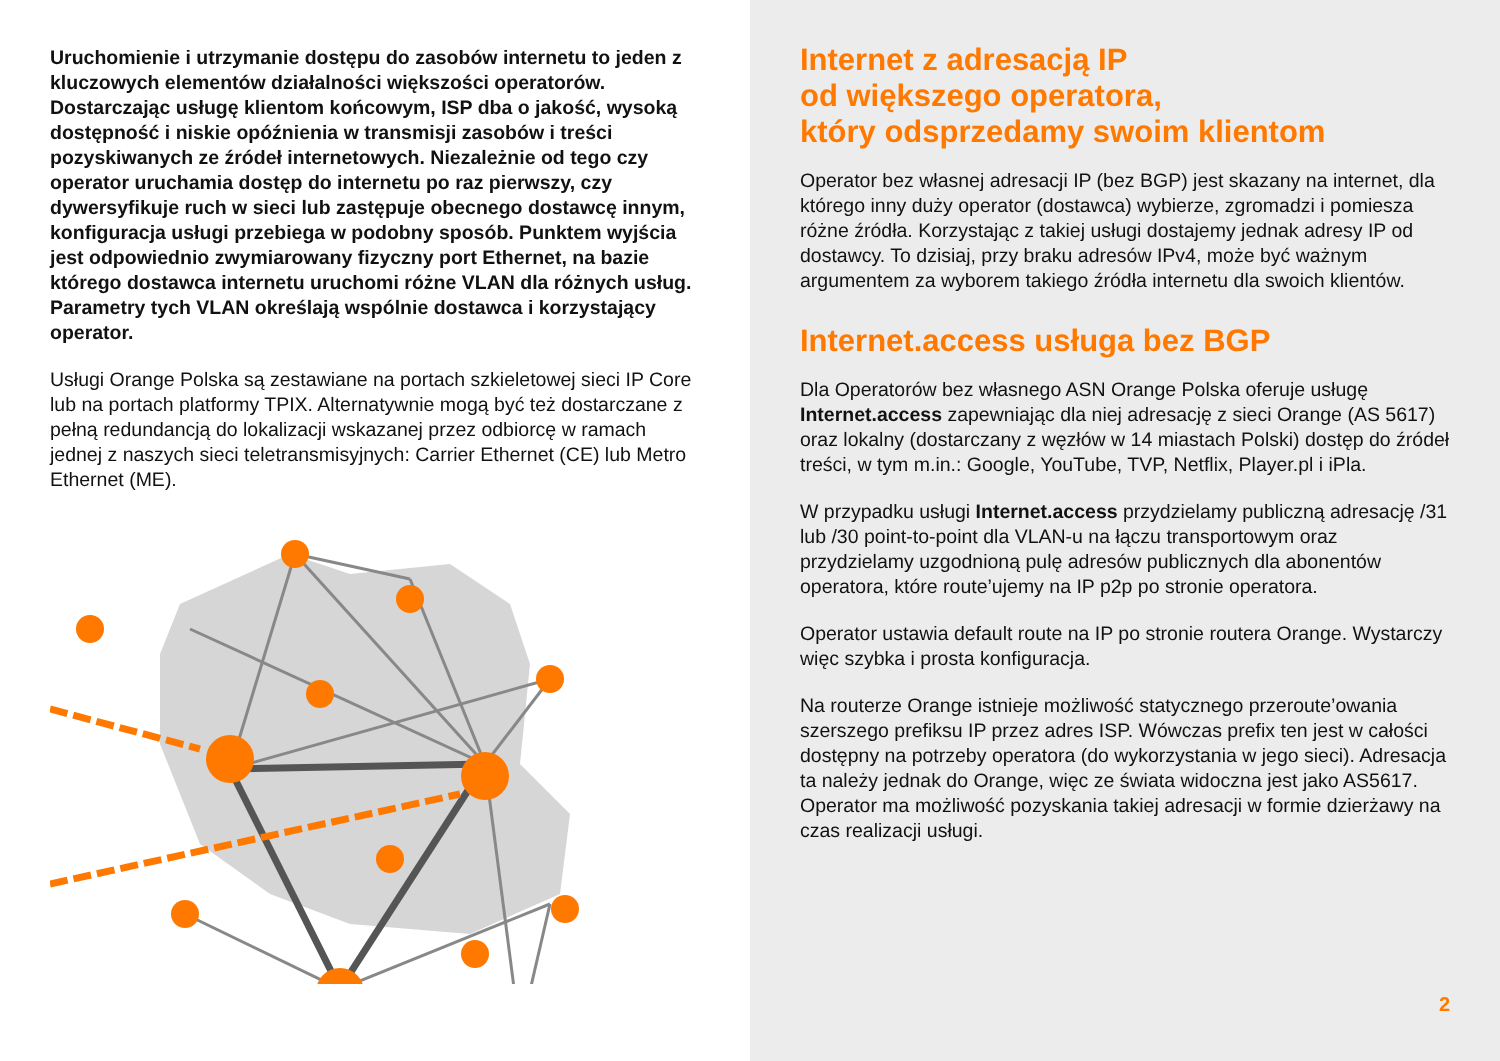Uruchomienie i utrzymanie dostępu do zasobów internetu to jeden z kluczowych elementów działalności większości operatorów. Dostarczając usługę klientom końcowym, ISP dba o jakość, wysoką dostępność i niskie opóźnienia w transmisji zasobów i treści pozyskiwanych ze źródeł internetowych. Niezależnie od tego czy operator uruchamia dostęp do internetu po raz pierwszy, czy dywersyfikuje ruch w sieci lub zastępuje obecnego dostawcę innym, konfiguracja usługi przebiega w podobny sposób. Punktem wyjścia jest odpowiednio zwymiarowany fizyczny port Ethernet, na bazie którego dostawca internetu uruchomi różne VLAN dla różnych usług. Parametry tych VLAN określają wspólnie dostawca i korzystający operator.
Usługi Orange Polska są zestawiane na portach szkieletowej sieci IP Core lub na portach platformy TPIX. Alternatywnie mogą być też dostarczane z pełną redundancją do lokalizacji wskazanej przez odbiorcę w ramach jednej z naszych sieci teletransmisyjnych: Carrier Ethernet (CE) lub Metro Ethernet (ME).
Internet z adresacją IP
od większego operatora,
który odsprzedamy swoim klientom
Operator bez własnej adresacji IP (bez BGP) jest skazany na internet, dla którego inny duży operator (dostawca) wybierze, zgromadzi i pomiesza różne źródła. Korzystając z takiej usługi dostajemy jednak adresy IP od dostawcy. To dzisiaj, przy braku adresów IPv4, może być ważnym argumentem za wyborem takiego źródła internetu dla swoich klientów.
Internet.access usługa bez BGP
Dla Operatorów bez własnego ASN Orange Polska oferuje usługę Internet.access zapewniając dla niej adresację z sieci Orange (AS 5617) oraz lokalny (dostarczany z węzłów w 14 miastach Polski) dostęp do źródeł treści, w tym m.in.: Google, YouTube, TVP, Netflix, Player.pl i iPla.
W przypadku usługi Internet.access przydzielamy publiczną adresację /31 lub /30 point-to-point dla VLAN-u na łączu transportowym oraz przydzielamy uzgodnioną pulę adresów publicznych dla abonentów operatora, które route’ujemy na IP p2p po stronie operatora.
Operator ustawia default route na IP po stronie routera Orange. Wystarczy więc szybka i prosta konfiguracja.
Na routerze Orange istnieje możliwość statycznego przeroute’owania szerszego prefiksu IP przez adres ISP. Wówczas prefix ten jest w całości dostępny na potrzeby operatora (do wykorzystania w jego sieci). Adresacja ta należy jednak do Orange, więc ze świata widoczna jest jako AS5617. Operator ma możliwość pozyskania takiej adresacji w formie dzierżawy na czas realizacji usługi.
2